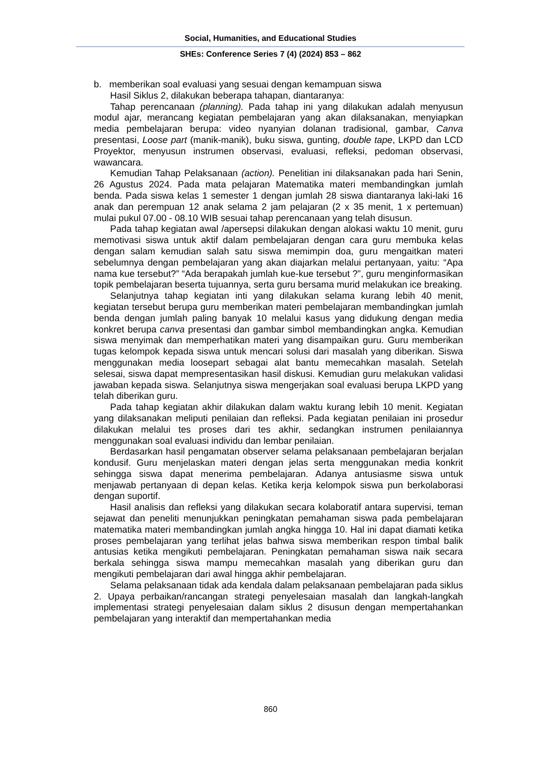Social, Humanities, and Educational Studies
SHEs: Conference Series 7 (4) (2024) 853 – 862
b. memberikan soal evaluasi yang sesuai dengan kemampuan siswa
Hasil Siklus 2, dilakukan beberapa tahapan, diantaranya:
Tahap perencanaan (planning). Pada tahap ini yang dilakukan adalah menyusun modul ajar, merancang kegiatan pembelajaran yang akan dilaksanakan, menyiapkan media pembelajaran berupa: video nyanyian dolanan tradisional, gambar, Canva presentasi, Loose part (manik-manik), buku siswa, gunting, double tape, LKPD dan LCD Proyektor, menyusun instrumen observasi, evaluasi, refleksi, pedoman observasi, wawancara.
Kemudian Tahap Pelaksanaan (action). Penelitian ini dilaksanakan pada hari Senin, 26 Agustus 2024. Pada mata pelajaran Matematika materi membandingkan jumlah benda. Pada siswa kelas 1 semester 1 dengan jumlah 28 siswa diantaranya laki-laki 16 anak dan perempuan 12 anak selama 2 jam pelajaran (2 x 35 menit, 1 x pertemuan) mulai pukul 07.00 - 08.10 WIB sesuai tahap perencanaan yang telah disusun.
Pada tahap kegiatan awal /apersepsi dilakukan dengan alokasi waktu 10 menit, guru memotivasi siswa untuk aktif dalam pembelajaran dengan cara guru membuka kelas dengan salam kemudian salah satu siswa memimpin doa, guru mengaitkan materi sebelumnya dengan pembelajaran yang akan diajarkan melalui pertanyaan, yaitu: “Apa nama kue tersebut?” “Ada berapakah jumlah kue-kue tersebut ?”, guru menginformasikan topik pembelajaran beserta tujuannya, serta guru bersama murid melakukan ice breaking.
Selanjutnya tahap kegiatan inti yang dilakukan selama kurang lebih 40 menit, kegiatan tersebut berupa guru memberikan materi pembelajaran membandingkan jumlah benda dengan jumlah paling banyak 10 melalui kasus yang didukung dengan media konkret berupa canva presentasi dan gambar simbol membandingkan angka. Kemudian siswa menyimak dan memperhatikan materi yang disampaikan guru. Guru memberikan tugas kelompok kepada siswa untuk mencari solusi dari masalah yang diberikan. Siswa menggunakan media loosepart sebagai alat bantu memecahkan masalah. Setelah selesai, siswa dapat mempresentasikan hasil diskusi. Kemudian guru melakukan validasi jawaban kepada siswa. Selanjutnya siswa mengerjakan soal evaluasi berupa LKPD yang telah diberikan guru.
Pada tahap kegiatan akhir dilakukan dalam waktu kurang lebih 10 menit. Kegiatan yang dilaksanakan meliputi penilaian dan refleksi. Pada kegiatan penilaian ini prosedur dilakukan melalui tes proses dari tes akhir, sedangkan instrumen penilaiannya menggunakan soal evaluasi individu dan lembar penilaian.
Berdasarkan hasil pengamatan observer selama pelaksanaan pembelajaran berjalan kondusif. Guru menjelaskan materi dengan jelas serta menggunakan media konkrit sehingga siswa dapat menerima pembelajaran. Adanya antusiasme siswa untuk menjawab pertanyaan di depan kelas. Ketika kerja kelompok siswa pun berkolaborasi dengan suportif.
Hasil analisis dan refleksi yang dilakukan secara kolaboratif antara supervisi, teman sejawat dan peneliti menunjukkan peningkatan pemahaman siswa pada pembelajaran matematika materi membandingkan jumlah angka hingga 10. Hal ini dapat diamati ketika proses pembelajaran yang terlihat jelas bahwa siswa memberikan respon timbal balik antusias ketika mengikuti pembelajaran. Peningkatan pemahaman siswa naik secara berkala sehingga siswa mampu memecahkan masalah yang diberikan guru dan mengikuti pembelajaran dari awal hingga akhir pembelajaran.
Selama pelaksanaan tidak ada kendala dalam pelaksanaan pembelajaran pada siklus 2. Upaya perbaikan/rancangan strategi penyelesaian masalah dan langkah-langkah implementasi strategi penyelesaian dalam siklus 2 disusun dengan mempertahankan pembelajaran yang interaktif dan mempertahankan media
860